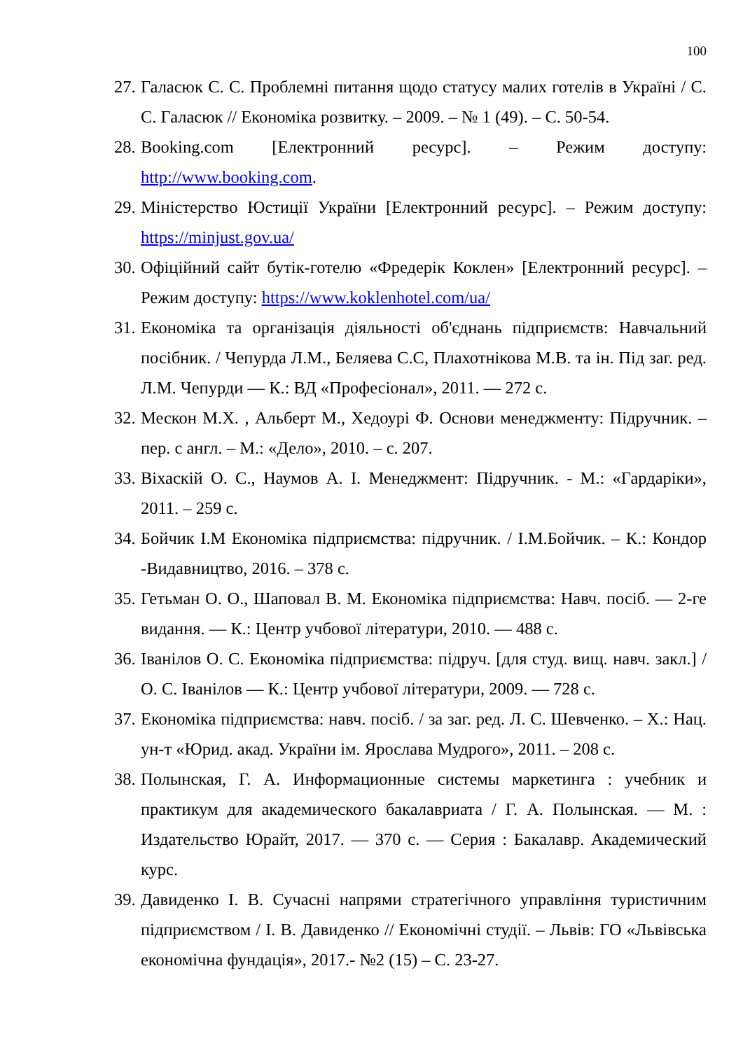100
27. Галасюк С. С. Проблемні питання щодо статусу малих готелів в Україні / С. С. Галасюк // Економіка розвитку. – 2009. – № 1 (49). – С. 50-54.
28. Booking.com [Електронний ресурс]. – Режим доступу: http://www.booking.com.
29. Міністерство Юстиції України [Електронний ресурс]. – Режим доступу: https://minjust.gov.ua/
30. Офіційний сайт бутік-готелю «Фредерік Коклен» [Електронний ресурс]. – Режим доступу: https://www.koklenhotel.com/ua/
31. Економіка та організація діяльності об'єднань підприємств: Навчальний посібник. / Чепурда Л.М., Беляева С.С, Плахотнікова М.В. та ін. Під заг. ред. Л.М. Чепурди — К.: ВД «Професіонал», 2011. — 272 с.
32. Мескон М.Х. , Альберт М., Хедоурі Ф. Основи менеджменту: Підручник. – пер. с англ. – М.: «Дело», 2010. – с. 207.
33. Віхаскій О. С., Наумов А. І. Менеджмент: Підручник. - М.: «Гардаріки», 2011. – 259 с.
34. Бойчик І.М Економіка підприємства: підручник. / І.М.Бойчик. – К.: Кондор -Видавництво, 2016. – 378 с.
35. Гетьман О. О., Шаповал В. М. Економіка підприємства: Навч. посіб. — 2-ге видання. — К.: Центр учбової літератури, 2010. — 488 с.
36. Іванілов О. С. Економіка підприємства: підруч. [для студ. вищ. навч. закл.] / О. С. Іванілов — К.: Центр учбової літератури, 2009. — 728 с.
37. Економіка підприємства: навч. посіб. / за заг. ред. Л. С. Шевченко. – Х.: Нац. ун-т «Юрид. акад. України ім. Ярослава Мудрого», 2011. – 208 с.
38. Полынская, Г. А. Информационные системы маркетинга : учебник и практикум для академического бакалавриата / Г. А. Полынская. — М. : Издательство Юрайт, 2017. — 370 с. — Серия : Бакалавр. Академический курс.
39. Давиденко І. В. Сучасні напрями стратегічного управління туристичним підприємством / І. В. Давиденко // Економічні студії. – Львів: ГО «Львівська економічна фундація», 2017.- №2 (15) – С. 23-27.